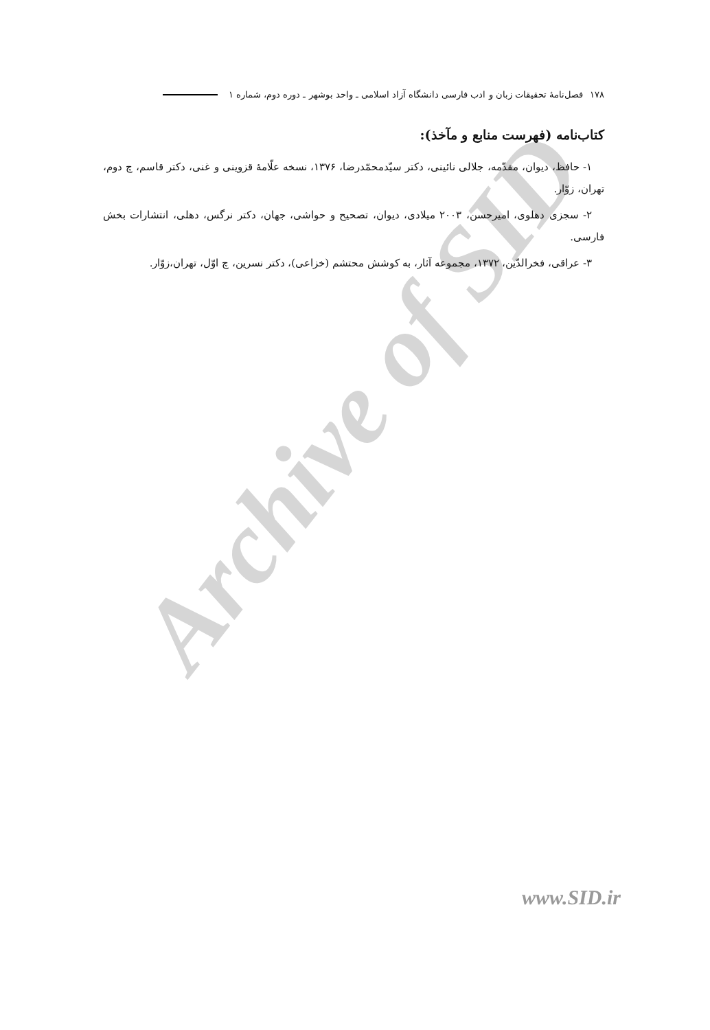Archive of SID
۱۷۸ فصل‌نامهٔ تحقیقات زبان و ادب فارسی دانشگاه آزاد اسلامی ـ واحد بوشهر ـ دوره دوم، شماره ۱
کتاب‌نامه (فهرست منابع و مآخذ):
۱- حافظ، دیوان، مقدّمه، جلالی نائینی، دکتر سیّدمحمّدرضا، ۱۳۷۶، نسخه علّامهٔ قزوینی و غنی، دکتر قاسم، چ دوم، تهران، زوّار.
۲- سجزی دهلوی، امیرحسن، ۲۰۰۳ میلادی، دیوان، تصحیح و حواشی، جهان، دکتر نرگس، دهلی، انتشارات بخش فارسی.
۳- عراقی، فخرالدّین، ۱۳۷۲، مجموعه آثار، به کوشش محتشم (خزاعی)، دکتر نسرین، چ اوّل، تهران،زوّار.
www.SID.ir